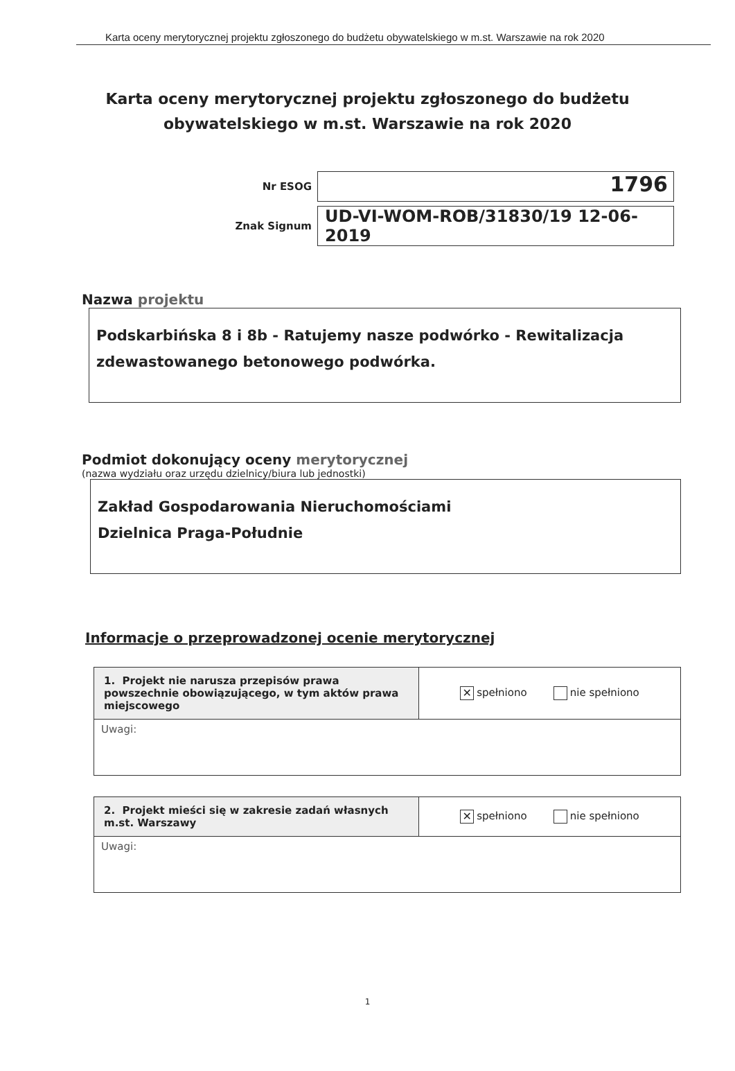Karta oceny merytorycznej projektu zgłoszonego do budżetu obywatelskiego w m.st. Warszawie na rok 2020
Karta oceny merytorycznej projektu zgłoszonego do budżetu obywatelskiego w m.st. Warszawie na rok 2020
Nr ESOG
1796
Znak Signum
UD-VI-WOM-ROB/31830/19 12-06-2019
Nazwa projektu
Podskarbińska 8 i 8b - Ratujemy nasze podwórko - Rewitalizacja zdewastowanego betonowego podwórka.
Podmiot dokonujący oceny merytorycznej
(nazwa wydziału oraz urzędu dzielnicy/biura lub jednostki)
Zakład Gospodarowania Nieruchomościami
Dzielnica Praga-Południe
Informacje o przeprowadzonej ocenie merytorycznej
| 1. Projekt nie narusza przepisów prawa powszechnie obowiązującego, w tym aktów prawa miejscowego | ✕ spełniono nie spełniono |
| Uwagi: | |
| 2. Projekt mieści się w zakresie zadań własnych m.st. Warszawy | ✕ spełniono nie spełniono |
| Uwagi: | |
1